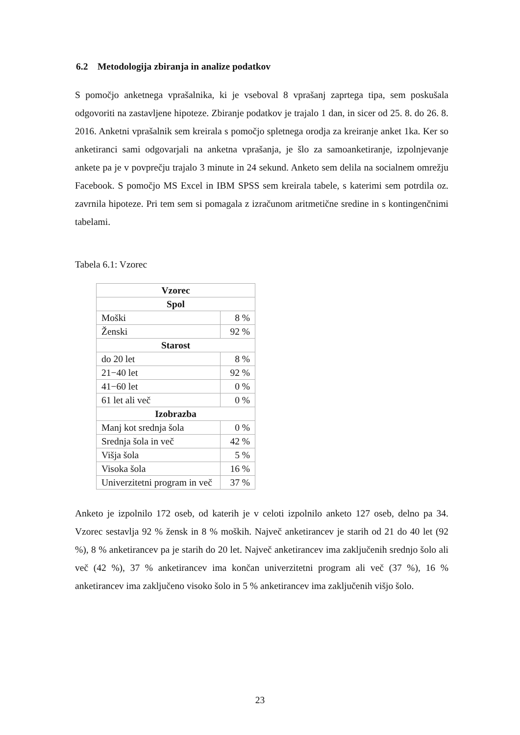6.2 Metodologija zbiranja in analize podatkov
S pomočjo anketnega vprašalnika, ki je vseboval 8 vprašanj zaprtega tipa, sem poskušala odgovoriti na zastavljene hipoteze. Zbiranje podatkov je trajalo 1 dan, in sicer od 25. 8. do 26. 8. 2016. Anketni vprašalnik sem kreirala s pomočjo spletnega orodja za kreiranje anket 1ka. Ker so anketiranci sami odgovarjali na anketna vprašanja, je šlo za samoanketiranje, izpolnjevanje ankete pa je v povprečju trajalo 3 minute in 24 sekund. Anketo sem delila na socialnem omrežju Facebook. S pomočjo MS Excel in IBM SPSS sem kreirala tabele, s katerimi sem potrdila oz. zavrnila hipoteze. Pri tem sem si pomagala z izračunom aritmetične sredine in s kontingenčnimi tabelami.
Tabela 6.1: Vzorec
| Vzorec | |
| --- | --- |
| Spol | |
| Moški | 8 % |
| Ženski | 92 % |
| Starost | |
| do 20 let | 8 % |
| 21−40 let | 92 % |
| 41−60 let | 0 % |
| 61 let ali več | 0 % |
| Izobrazba | |
| Manj kot srednja šola | 0 % |
| Srednja šola in več | 42 % |
| Višja šola | 5 % |
| Visoka šola | 16 % |
| Univerzitetni program in več | 37 % |
Anketo je izpolnilo 172 oseb, od katerih je v celoti izpolnilo anketo 127 oseb, delno pa 34. Vzorec sestavlja 92 % žensk in 8 % moških. Največ anketirancev je starih od 21 do 40 let (92 %), 8 % anketirancev pa je starih do 20 let. Največ anketirancev ima zaključenih srednjo šolo ali več (42 %), 37 % anketirancev ima končan univerzitetni program ali več (37 %), 16 % anketirancev ima zaključeno visoko šolo in 5 % anketirancev ima zaključenih višjo šolo.
23